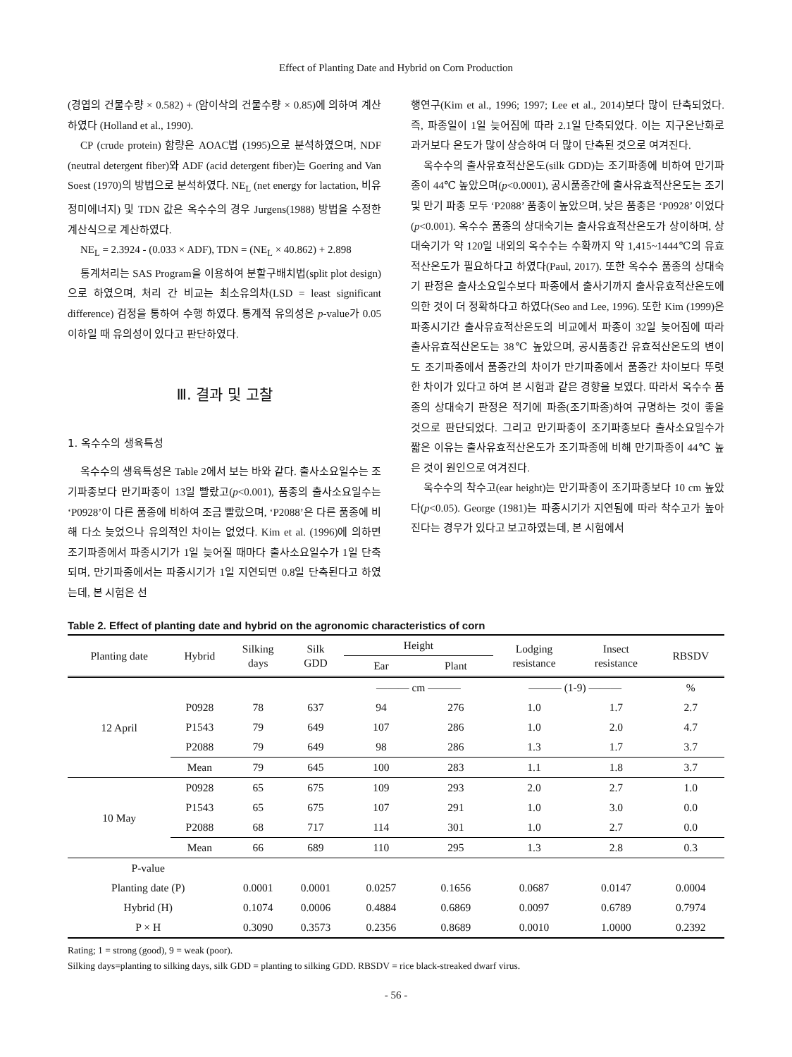Effect of Planting Date and Hybrid on Corn Production
(경엽의 건물수량 × 0.582) + (암이삭의 건물수량 × 0.85)에 의하여 계산하였다 (Holland et al., 1990).
CP (crude protein) 함량은 AOAC법 (1995)으로 분석하였으며, NDF (neutral detergent fiber)와 ADF (acid detergent fiber)는 Goering and Van Soest (1970)의 방법으로 분석하였다. NE<sub>L</sub> (net energy for lactation, 비유정미에너지) 및 TDN 값은 옥수수의 경우 Jurgens(1988) 방법을 수정한 계산식으로 계산하였다.
NE<sub>L</sub> = 2.3924 - (0.033 × ADF), TDN = (NE<sub>L</sub> × 40.862) + 2.898
통계처리는 SAS Program을 이용하여 분할구배치법(split plot design)으로 하였으며, 처리 간 비교는 최소유의차(LSD = least significant difference) 검정을 통하여 수행 하였다. 통계적 유의성은 p-value가 0.05 이하일 때 유의성이 있다고 판단하였다.
Ⅲ. 결과 및 고찰
1. 옥수수의 생육특성
옥수수의 생육특성은 Table 2에서 보는 바와 같다. 출사소요일수는 조기파종보다 만기파종이 13일 빨랐고(p<0.001), 품종의 출사소요일수는 ‘P0928’이 다른 품종에 비하여 조금 빨랐으며, ‘P2088’은 다른 품종에 비해 다소 늦었으나 유의적인 차이는 없었다. Kim et al. (1996)에 의하면 조기파종에서 파종시기가 1일 늦어질 때마다 출사소요일수가 1일 단축되며, 만기파종에서는 파종시기가 1일 지연되면 0.8일 단축된다고 하였는데, 본 시험은 선
행연구(Kim et al., 1996; 1997; Lee et al., 2014)보다 많이 단축되었다. 즉, 파종일이 1일 늦어짐에 따라 2.1일 단축되었다. 이는 지구온난화로 과거보다 온도가 많이 상승하여 더 많이 단축된 것으로 여겨진다.
옥수수의 출사유효적산온도(silk GDD)는 조기파종에 비하여 만기파종이 44℃ 높았으며(p<0.0001), 공시품종간에 출사유효적산온도는 조기 및 만기 파종 모두 ‘P2088’ 품종이 높았으며, 낮은 품종은 ‘P0928’ 이었다(p<0.001). 옥수수 품종의 상대숙기는 출사유효적산온도가 상이하며, 상대숙기가 약 120일 내외의 옥수수는 수확까지 약 1,415~1444℃의 유효적산온도가 필요하다고 하였다(Paul, 2017). 또한 옥수수 품종의 상대숙기 판정은 출사소요일수보다 파종에서 출사기까지 출사유효적산온도에 의한 것이 더 정확하다고 하였다(Seo and Lee, 1996). 또한 Kim (1999)은 파종시기간 출사유효적산온도의 비교에서 파종이 32일 늦어짐에 따라 출사유효적산온도는 38℃ 높았으며, 공시품종간 유효적산온도의 변이도 조기파종에서 품종간의 차이가 만기파종에서 품종간 차이보다 뚜렷한 차이가 있다고 하여 본 시험과 같은 경향을 보였다. 따라서 옥수수 품종의 상대숙기 판정은 적기에 파종(조기파종)하여 규명하는 것이 좋을 것으로 판단되었다. 그리고 만기파종이 조기파종보다 출사소요일수가 짧은 이유는 출사유효적산온도가 조기파종에 비해 만기파종이 44℃ 높은 것이 원인으로 여겨진다.
옥수수의 착수고(ear height)는 만기파종이 조기파종보다 10 cm 높았다(p<0.05). George (1981)는 파종시기가 지연됨에 따라 착수고가 높아진다는 경우가 있다고 보고하였는데, 본 시험에서
Table 2. Effect of planting date and hybrid on the agronomic characteristics of corn
| Planting date | Hybrid | Silking days | Silk GDD | Height | | Lodging resistance | Insect resistance | RBSDV |
| --- | --- | --- | --- | --- | --- | --- | --- | --- |
| | | | | Ear | Plant | | | |
| 12 April | | | | ——— cm ——— | | ——— (1-9) ——— | | % |
| | P0928 | 78 | 637 | 94 | 276 | 1.0 | 1.7 | 2.7 |
| | P1543 | 79 | 649 | 107 | 286 | 1.0 | 2.0 | 4.7 |
| | P2088 | 79 | 649 | 98 | 286 | 1.3 | 1.7 | 3.7 |
| | Mean | 79 | 645 | 100 | 283 | 1.1 | 1.8 | 3.7 |
| 10 May | P0928 | 65 | 675 | 109 | 293 | 2.0 | 2.7 | 1.0 |
| | P1543 | 65 | 675 | 107 | 291 | 1.0 | 3.0 | 0.0 |
| | P2088 | 68 | 717 | 114 | 301 | 1.0 | 2.7 | 0.0 |
| | Mean | 66 | 689 | 110 | 295 | 1.3 | 2.8 | 0.3 |
| P-value | | | | | | | | |
| Planting date (P) | | 0.0001 | 0.0001 | 0.0257 | 0.1656 | 0.0687 | 0.0147 | 0.0004 |
| Hybrid (H) | | 0.1074 | 0.0006 | 0.4884 | 0.6869 | 0.0097 | 0.6789 | 0.7974 |
| P × H | | 0.3090 | 0.3573 | 0.2356 | 0.8689 | 0.0010 | 1.0000 | 0.2392 |
Rating; 1 = strong (good), 9 = weak (poor).
Silking days=planting to silking days, silk GDD = planting to silking GDD. RBSDV = rice black-streaked dwarf virus.
- 56 -